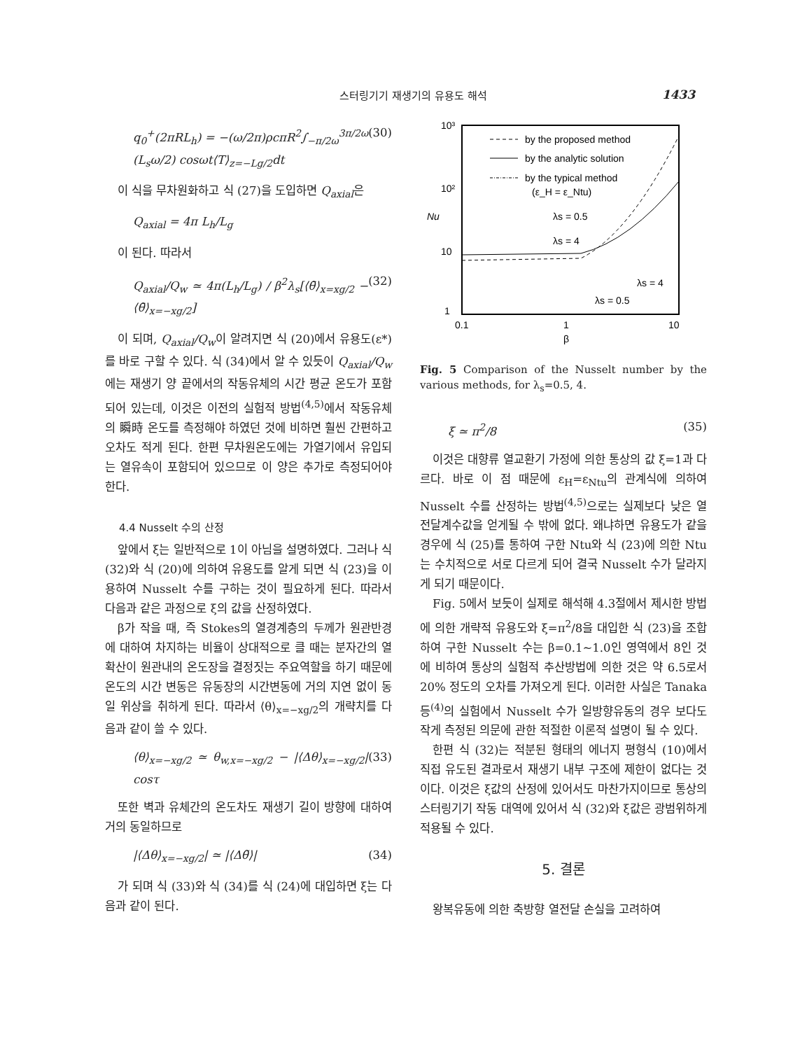스터링기기 재생기의 유용도 해석 1433
q<sub>0</sub><sup>+</sup>(2πRL<sub>h</sub>) = −(ω/2π)ρcπR<sup>2</sup>∫<sub>−π/2ω</sub><sup>3π/2ω</sup> (L<sub>s</sub>ω/2) cosωt⟨T⟩<sub>z=−Lg/2</sub>dt (30)
이 식을 무차원화하고 식 (27)을 도입하면 Q<sub>axial</sub>은
Q<sub>axial</sub> = 4π L<sub>h</sub>/L<sub>g</sub>
이 된다. 따라서
Q<sub>axial</sub>/Q<sub>w</sub> ≃ 4π(L<sub>h</sub>/L<sub>g</sub>) / β<sup>2</sup>λ<sub>s</sub>[⟨θ̄⟩<sub>x=xg/2</sub> − ⟨θ̄⟩<sub>x=−xg/2</sub>] (32)
이 되며, Q<sub>axial</sub>/Q<sub>w</sub>이 알려지면 식 (20)에서 유용도(ε*)를 바로 구할 수 있다. 식 (34)에서 알 수 있듯이 Q<sub>axial</sub>/Q<sub>w</sub>에는 재생기 양 끝에서의 작동유체의 시간 평균 온도가 포함되어 있는데, 이것은 이전의 실험적 방법<sup>(4,5)</sup>에서 작동유체의 瞬時 온도를 측정해야 하였던 것에 비하면 훨씬 간편하고 오차도 적게 된다. 한편 무차원온도에는 가열기에서 유입되는 열유속이 포함되어 있으므로 이 양은 추가로 측정되어야 한다.
4.4 Nusselt 수의 산정
앞에서 ξ는 일반적으로 1이 아님을 설명하였다. 그러나 식 (32)와 식 (20)에 의하여 유용도를 알게 되면 식 (23)을 이용하여 Nusselt 수를 구하는 것이 필요하게 된다. 따라서 다음과 같은 과정으로 ξ의 값을 산정하였다.
β가 작을 때, 즉 Stokes의 열경계층의 두께가 원관반경에 대하여 차지하는 비율이 상대적으로 클 때는 분자간의 열확산이 원관내의 온도장을 결정짓는 주요역할을 하기 때문에 온도의 시간 변동은 유동장의 시간변동에 거의 지연 없이 동일 위상을 취하게 된다. 따라서 ⟨θ⟩<sub>x=−xg/2</sub>의 개략치를 다음과 같이 쓸 수 있다.
⟨θ⟩<sub>x=−xg/2</sub> ≃ θ<sub>w,x=−xg/2</sub> − |⟨Δθ⟩<sub>x=−xg/2</sub>| cosτ (33)
또한 벽과 유체간의 온도차도 재생기 길이 방향에 대하여 거의 동일하므로
|⟨Δθ⟩<sub>x=−xg/2</sub>| ≃ |⟨Δθ̃⟩| (34)
가 되며 식 (33)와 식 (34)를 식 (24)에 대입하면 ξ는 다음과 같이 된다.
10³
10²
10
1
Nu
0.1
1
10
β
by the proposed method
by the analytic solution
by the typical method
(ε_H = ε_Ntu)
λs = 0.5
λs = 4
λs = 4
λs = 0.5
Fig. 5 Comparison of the Nusselt number by the various methods, for λ<sub>s</sub>=0.5, 4.
ξ ≃ π<sup>2</sup>/8 (35)
이것은 대향류 열교환기 가정에 의한 통상의 값 ξ=1과 다르다. 바로 이 점 때문에 ε<sub>H</sub>=ε<sub>Ntu</sub>의 관계식에 의하여 Nusselt 수를 산정하는 방법<sup>(4,5)</sup>으로는 실제보다 낮은 열전달계수값을 얻게될 수 밖에 없다. 왜냐하면 유용도가 같을 경우에 식 (25)를 통하여 구한 Ntu와 식 (23)에 의한 Ntu는 수치적으로 서로 다르게 되어 결국 Nusselt 수가 달라지게 되기 때문이다.
Fig. 5에서 보듯이 실제로 해석해 4.3절에서 제시한 방법에 의한 개략적 유용도와 ξ=π<sup>2</sup>/8을 대입한 식 (23)을 조합하여 구한 Nusselt 수는 β=0.1∼1.0인 영역에서 8인 것에 비하여 통상의 실험적 추산방법에 의한 것은 약 6.5로서 20% 정도의 오차를 가져오게 된다. 이러한 사실은 Tanaka 등<sup>(4)</sup>의 실험에서 Nusselt 수가 일방향유동의 경우 보다도 작게 측정된 의문에 관한 적절한 이론적 설명이 될 수 있다.
한편 식 (32)는 적분된 형태의 에너지 평형식 (10)에서 직접 유도된 결과로서 재생기 내부 구조에 제한이 없다는 것이다. 이것은 ξ값의 산정에 있어서도 마찬가지이므로 통상의 스터링기기 작동 대역에 있어서 식 (32)와 ξ값은 광범위하게 적용될 수 있다.
5. 결론
왕복유동에 의한 축방향 열전달 손실을 고려하여